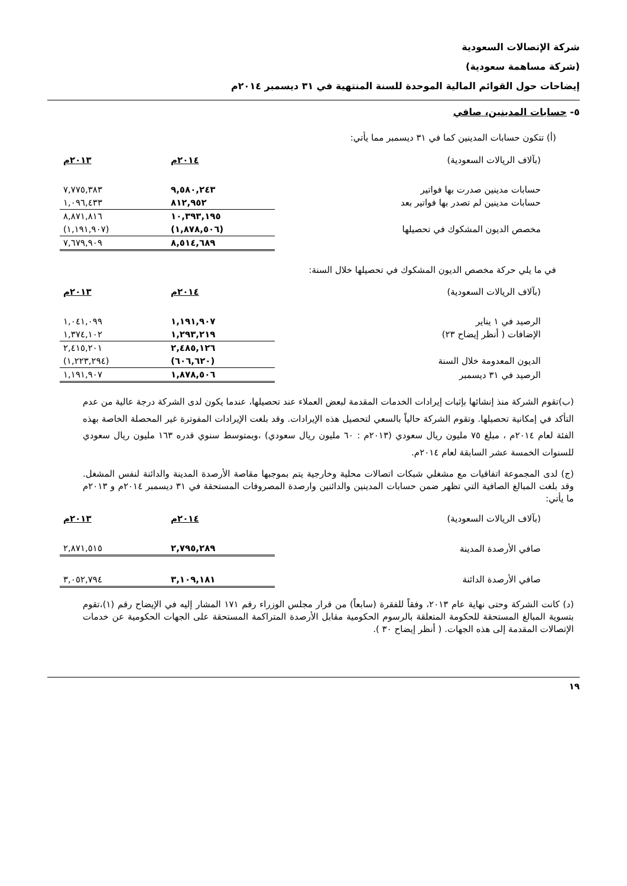شركة الإتصالات السعودية
(شركة مساهمة سعودية)
إيضاحات حول القوائم المالية الموحدة للسنة المنتهية في ٣١ ديسمبر ٢٠١٤م
٥- حسابات المدينين، صافي
(أ) تتكون حسابات المدينين كما في ٣١ ديسمبر مما يأتي:
| (بآلاف الريالات السعودية) | ٢٠١٤م | ٢٠١٣م |
| حسابات مدينين صدرت بها فواتير | ٩,٥٨٠,٢٤٣ | ٧,٧٧٥,٣٨٣ |
| حسابات مدينين لم تصدر بها فواتير بعد | ٨١٢,٩٥٢ | ١,٠٩٦,٤٣٣ |
| | ١٠,٣٩٣,١٩٥ | ٨,٨٧١,٨١٦ |
| مخصص الديون المشكوك في تحصيلها | (١,٨٧٨,٥٠٦) | (١,١٩١,٩٠٧) |
| | ٨,٥١٤,٦٨٩ | ٧,٦٧٩,٩٠٩ |
في ما يلي حركة مخصص الديون المشكوك في تحصيلها خلال السنة:
| (بآلاف الريالات السعودية) | ٢٠١٤م | ٢٠١٣م |
| الرصيد في ١ يناير | ١,١٩١,٩٠٧ | ١,٠٤١,٠٩٩ |
| الإضافات ( أنظر إيضاح ٢٣) | ١,٢٩٣,٢١٩ | ١,٣٧٤,١٠٢ |
| | ٢,٤٨٥,١٢٦ | ٢,٤١٥,٢٠١ |
| الديون المعدومة خلال السنة | (٦٠٦,٦٢٠) | (١,٢٢٣,٢٩٤) |
| الرصيد في ٣١ ديسمبر | ١,٨٧٨,٥٠٦ | ١,١٩١,٩٠٧ |
(ب)تقوم الشركة منذ إنشائها بإثبات إيرادات الخدمات المقدمة لبعض العملاء عند تحصيلها، عندما يكون لدى الشركة درجة عالية من عدم التأكد في إمكانية تحصيلها. وتقوم الشركة حالياً بالسعي لتحصيل هذه الإيرادات. وقد بلغت الإيرادات المفوترة غير المحصلة الخاصة بهذه الفئة لعام ٢٠١٤م ، مبلغ ٧٥ مليون ريال سعودي (٢٠١٣م : ٦٠ مليون ريال سعودي) ،وبمتوسط سنوي قدره ١٦٣ مليون ريال سعودي للسنوات الخمسة عشر السابقة لعام ٢٠١٤م.
(ج) لدى المجموعة اتفاقيات مع مشغلي شبكات اتصالات محلية وخارجية يتم بموجبها مقاصة الأرصدة المدينة والدائنة لنفس المشغل. وقد بلغت المبالغ الصافية التي تظهر ضمن حسابات المدينين والدائنين وارصدة المصروفات المستحقة في ٣١ ديسمبر ٢٠١٤م و ٢٠١٣م ما يأتي:
| (بآلاف الريالات السعودية) | ٢٠١٤م | ٢٠١٣م |
| صافي الأرصدة المدينة | ٢,٧٩٥,٢٨٩ | ٢,٨٧١,٥١٥ |
| صافي الأرصدة الدائنة | ٣,١٠٩,١٨١ | ٣,٠٥٢,٧٩٤ |
(د) كانت الشركة وحتى نهاية عام ٢٠١٣، وفقاً للفقرة (سابعاً) من قرار مجلس الوزراء رقم ١٧١ المشار إليه في الإيضاح رقم (١)،تقوم بتسوية المبالغ المستحقة للحكومة المتعلقة بالرسوم الحكومية مقابل الأرصدة المتراكمة المستحقة على الجهات الحكومية عن خدمات الإتصالات المقدمة إلى هذه الجهات. ( أنظر إيضاح ٣٠ ).
١٩